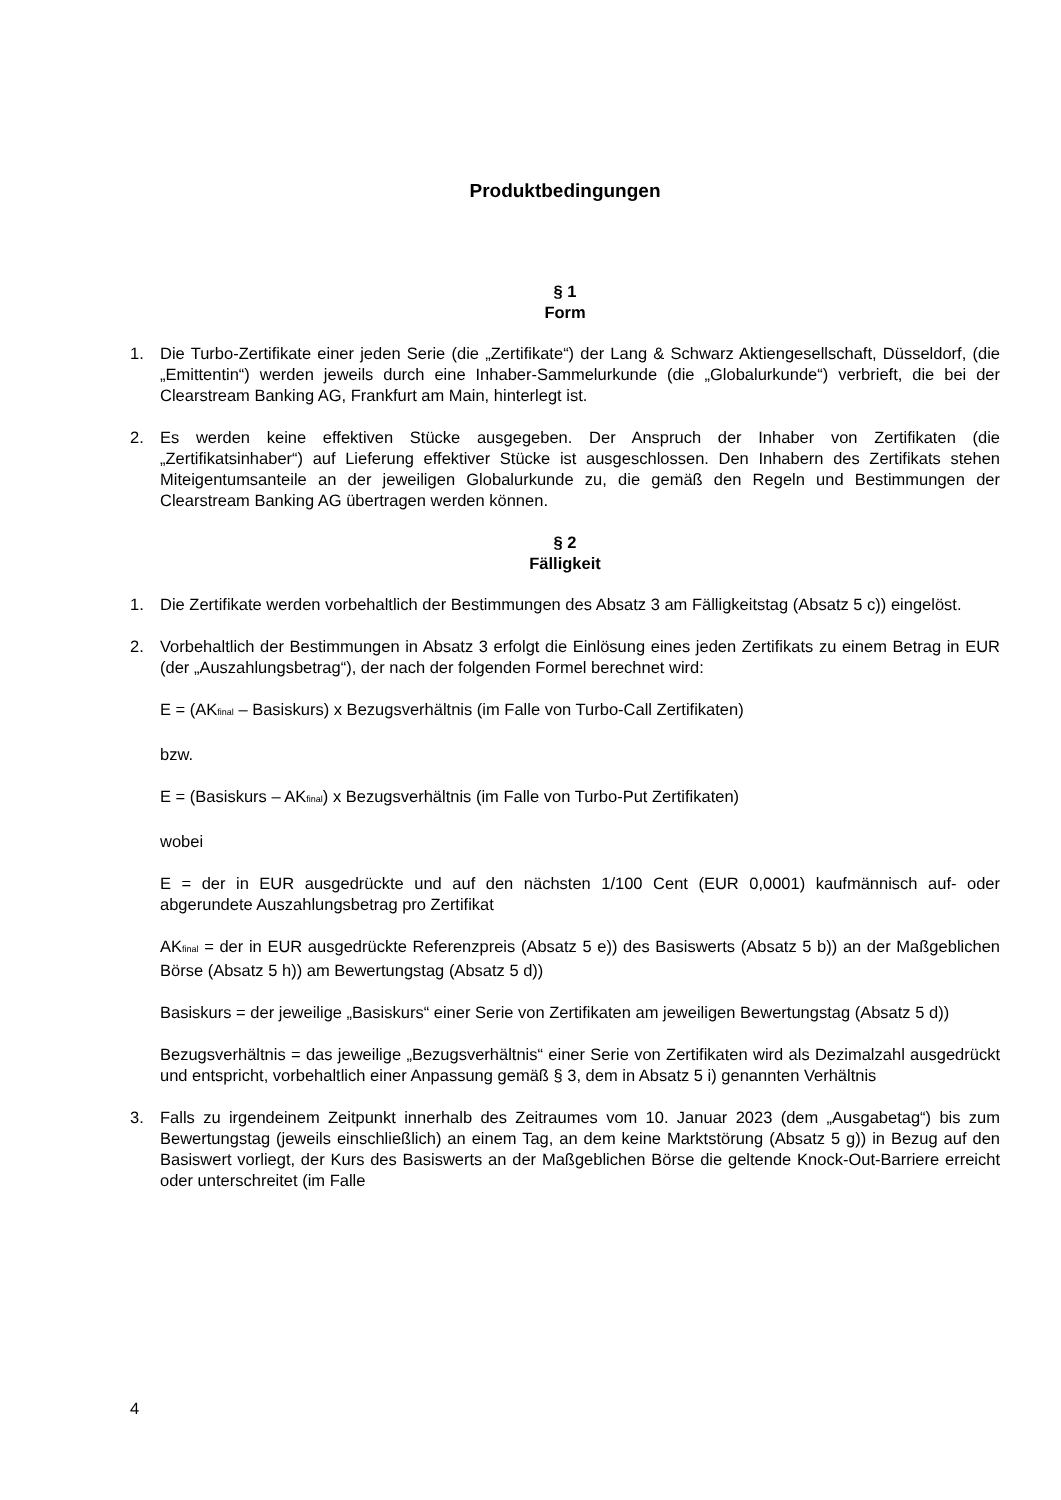Produktbedingungen
§ 1
Form
1. Die Turbo-Zertifikate einer jeden Serie (die „Zertifikate“) der Lang & Schwarz Aktiengesellschaft, Düsseldorf, (die „Emittentin“) werden jeweils durch eine Inhaber-Sammelurkunde (die „Globalurkunde“) verbrieft, die bei der Clearstream Banking AG, Frankfurt am Main, hinterlegt ist.
2. Es werden keine effektiven Stücke ausgegeben. Der Anspruch der Inhaber von Zertifikaten (die „Zertifikatsinhaber“) auf Lieferung effektiver Stücke ist ausgeschlossen. Den Inhabern des Zertifikats stehen Miteigentumsanteile an der jeweiligen Globalurkunde zu, die gemäß den Regeln und Bestimmungen der Clearstream Banking AG übertragen werden können.
§ 2
Fälligkeit
1. Die Zertifikate werden vorbehaltlich der Bestimmungen des Absatz 3 am Fälligkeitstag (Absatz 5 c)) eingelöst.
2. Vorbehaltlich der Bestimmungen in Absatz 3 erfolgt die Einlösung eines jeden Zertifikats zu einem Betrag in EUR (der „Auszahlungsbetrag“), der nach der folgenden Formel berechnet wird:
E = (AK<sub>final</sub> – Basiskurs) x Bezugsverhältnis (im Falle von Turbo-Call Zertifikaten)
bzw.
E = (Basiskurs – AK<sub>final</sub>) x Bezugsverhältnis (im Falle von Turbo-Put Zertifikaten)
wobei
E = der in EUR ausgedrückte und auf den nächsten 1/100 Cent (EUR 0,0001) kaufmännisch auf- oder abgerundete Auszahlungsbetrag pro Zertifikat
AK<sub>final</sub> = der in EUR ausgedrückte Referenzpreis (Absatz 5 e)) des Basiswerts (Absatz 5 b)) an der Maßgeblichen Börse (Absatz 5 h)) am Bewertungstag (Absatz 5 d))
Basiskurs = der jeweilige „Basiskurs“ einer Serie von Zertifikaten am jeweiligen Bewertungstag (Absatz 5 d))
Bezugsverhältnis = das jeweilige „Bezugsverhältnis“ einer Serie von Zertifikaten wird als Dezimalzahl ausgedrückt und entspricht, vorbehaltlich einer Anpassung gemäß § 3, dem in Absatz 5 i) genannten Verhältnis
3. Falls zu irgendeinem Zeitpunkt innerhalb des Zeitraumes vom 10. Januar 2023 (dem „Ausgabetag“) bis zum Bewertungstag (jeweils einschließlich) an einem Tag, an dem keine Marktstörung (Absatz 5 g)) in Bezug auf den Basiswert vorliegt, der Kurs des Basiswerts an der Maßgeblichen Börse die geltende Knock-Out-Barriere erreicht oder unterschreitet (im Falle
4